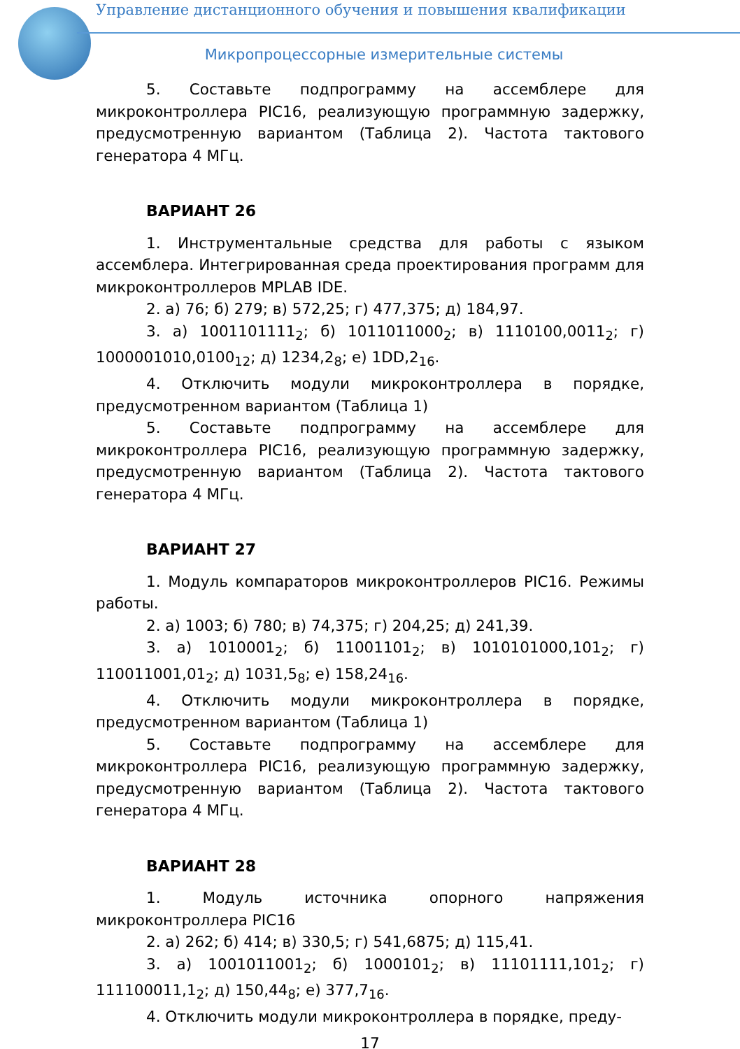Управление дистанционного обучения и повышения квалификации
Микропроцессорные измерительные системы
5. Составьте подпрограмму на ассемблере для микроконтроллера PIC16, реализующую программную задержку, предусмотренную вариантом (Таблица 2). Частота тактового генератора 4 МГц.
ВАРИАНТ 26
1. Инструментальные средства для работы с языком ассемблера. Интегрированная среда проектирования программ для микроконтроллеров MPLAB IDE.
2. а) 76; б) 279; в) 572,25; г) 477,375; д) 184,97.
3. а) 1001101111<sub>2</sub>; б) 1011011000<sub>2</sub>; в) 1110100,0011<sub>2</sub>; г) 1000001010,0100<sub>12</sub>; д) 1234,2<sub>8</sub>; е) 1DD,2<sub>16</sub>.
4. Отключить модули микроконтроллера в порядке, предусмотренном вариантом (Таблица 1)
5. Составьте подпрограмму на ассемблере для микроконтроллера PIC16, реализующую программную задержку, предусмотренную вариантом (Таблица 2). Частота тактового генератора 4 МГц.
ВАРИАНТ 27
1. Модуль компараторов микроконтроллеров PIC16. Режимы работы.
2. а) 1003; б) 780; в) 74,375; г) 204,25; д) 241,39.
3. а) 1010001<sub>2</sub>; б) 11001101<sub>2</sub>; в) 1010101000,101<sub>2</sub>; г) 110011001,01<sub>2</sub>; д) 1031,5<sub>8</sub>; е) 158,24<sub>16</sub>.
4. Отключить модули микроконтроллера в порядке, предусмотренном вариантом (Таблица 1)
5. Составьте подпрограмму на ассемблере для микроконтроллера PIC16, реализующую программную задержку, предусмотренную вариантом (Таблица 2). Частота тактового генератора 4 МГц.
ВАРИАНТ 28
1. Модуль источника опорного напряжения микроконтроллера PIC16
2. а) 262; б) 414; в) 330,5; г) 541,6875; д) 115,41.
3. а) 1001011001<sub>2</sub>; б) 1000101<sub>2</sub>; в) 11101111,101<sub>2</sub>; г) 111100011,1<sub>2</sub>; д) 150,44<sub>8</sub>; е) 377,7<sub>16</sub>.
4. Отключить модули микроконтроллера в порядке, преду-
17